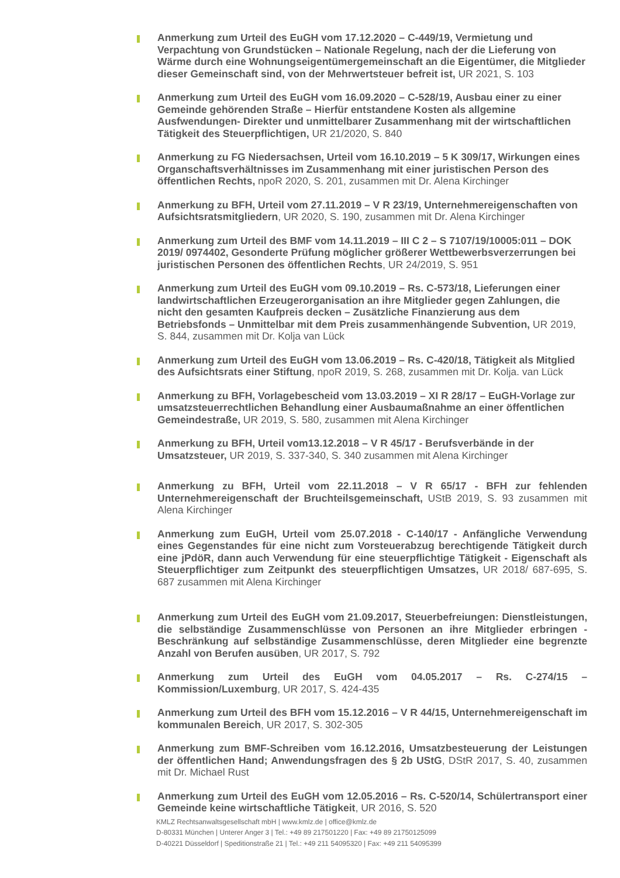Anmerkung zum Urteil des EuGH vom 17.12.2020 – C-449/19, Vermietung und Verpachtung von Grundstücken – Nationale Regelung, nach der die Lieferung von Wärme durch eine Wohnungseigentümergemeinschaft an die Eigentümer, die Mitglieder dieser Gemeinschaft sind, von der Mehrwertsteuer befreit ist, UR 2021, S. 103
Anmerkung zum Urteil des EuGH vom 16.09.2020 – C-528/19, Ausbau einer zu einer Gemeinde gehörenden Straße – Hierfür entstandene Kosten als allgemine Ausfwendungen- Direkter und unmittelbarer Zusammenhang mit der wirtschaftlichen Tätigkeit des Steuerpflichtigen, UR 21/2020, S. 840
Anmerkung zu FG Niedersachsen, Urteil vom 16.10.2019 – 5 K 309/17, Wirkungen eines Organschaftsverhältnisses im Zusammenhang mit einer juristischen Person des öffentlichen Rechts, npoR 2020, S. 201, zusammen mit Dr. Alena Kirchinger
Anmerkung zu BFH, Urteil vom 27.11.2019 – V R 23/19, Unternehmereigenschaften von Aufsichtsratsmitgliedern, UR 2020, S. 190, zusammen mit Dr. Alena Kirchinger
Anmerkung zum Urteil des BMF vom 14.11.2019 – III C 2 – S 7107/19/10005:011 – DOK 2019/ 0974402, Gesonderte Prüfung möglicher größerer Wettbewerbsverzerrungen bei juristischen Personen des öffentlichen Rechts, UR 24/2019, S. 951
Anmerkung zum Urteil des EuGH vom 09.10.2019 – Rs. C-573/18, Lieferungen einer landwirtschaftlichen Erzeugerorganisation an ihre Mitglieder gegen Zahlungen, die nicht den gesamten Kaufpreis decken – Zusätzliche Finanzierung aus dem Betriebsfonds – Unmittelbar mit dem Preis zusammenhängende Subvention, UR 2019, S. 844, zusammen mit Dr. Kolja van Lück
Anmerkung zum Urteil des EuGH vom 13.06.2019 – Rs. C-420/18, Tätigkeit als Mitglied des Aufsichtsrats einer Stiftung, npoR 2019, S. 268, zusammen mit Dr. Kolja. van Lück
Anmerkung zu BFH, Vorlagebescheid vom 13.03.2019 – XI R 28/17 – EuGH-Vorlage zur umsatzsteuerrechtlichen Behandlung einer Ausbaumaßnahme an einer öffentlichen Gemeindestraße, UR 2019, S. 580, zusammen mit Alena Kirchinger
Anmerkung zu BFH, Urteil vom13.12.2018 – V R 45/17 - Berufsverbände in der Umsatzsteuer, UR 2019, S. 337-340, S. 340 zusammen mit Alena Kirchinger
Anmerkung zu BFH, Urteil vom 22.11.2018 – V R 65/17 - BFH zur fehlenden Unternehmereigenschaft der Bruchteilsgemeinschaft, UStB 2019, S. 93 zusammen mit Alena Kirchinger
Anmerkung zum EuGH, Urteil vom 25.07.2018 - C-140/17 - Anfängliche Verwendung eines Gegenstandes für eine nicht zum Vorsteuerabzug berechtigende Tätigkeit durch eine jPdöR, dann auch Verwendung für eine steuerpflichtige Tätigkeit - Eigenschaft als Steuerpflichtiger zum Zeitpunkt des steuerpflichtigen Umsatzes, UR 2018/ 687-695, S. 687 zusammen mit Alena Kirchinger
Anmerkung zum Urteil des EuGH vom 21.09.2017, Steuerbefreiungen: Dienstleistungen, die selbständige Zusammenschlüsse von Personen an ihre Mitglieder erbringen - Beschränkung auf selbständige Zusammenschlüsse, deren Mitglieder eine begrenzte Anzahl von Berufen ausüben, UR 2017, S. 792
Anmerkung zum Urteil des EuGH vom 04.05.2017 – Rs. C-274/15 – Kommission/Luxemburg, UR 2017, S. 424-435
Anmerkung zum Urteil des BFH vom 15.12.2016 – V R 44/15, Unternehmereigenschaft im kommunalen Bereich, UR 2017, S. 302-305
Anmerkung zum BMF-Schreiben vom 16.12.2016, Umsatzbesteuerung der Leistungen der öffentlichen Hand; Anwendungsfragen des § 2b UStG, DStR 2017, S. 40, zusammen mit Dr. Michael Rust
Anmerkung zum Urteil des EuGH vom 12.05.2016 – Rs. C-520/14, Schülertransport einer Gemeinde keine wirtschaftliche Tätigkeit, UR 2016, S. 520
KMLZ Rechtsanwaltsgesellschaft mbH | www.kmlz.de | office@kmlz.de
D-80331 München | Unterer Anger 3 | Tel.: +49 89 217501220 | Fax: +49 89 21750125099
D-40221 Düsseldorf | Speditionstraße 21 | Tel.: +49 211 54095320 | Fax: +49 211 54095399